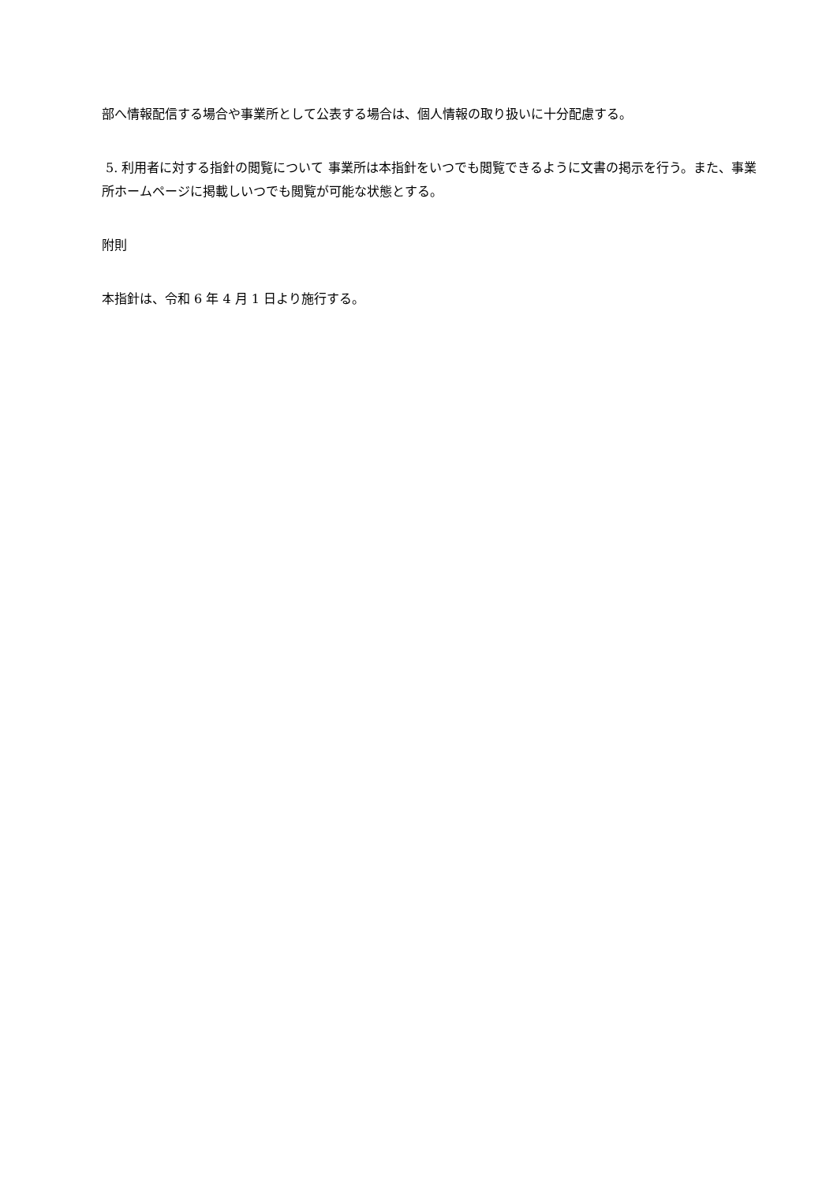部へ情報配信する場合や事業所として公表する場合は、個人情報の取り扱いに十分配慮する。
5. 利用者に対する指針の閲覧について 事業所は本指針をいつでも閲覧できるように文書の掲示を行う。また、事業所ホームページに掲載しいつでも閲覧が可能な状態とする。
附則
本指針は、令和 6 年 4 月 1 日より施行する。